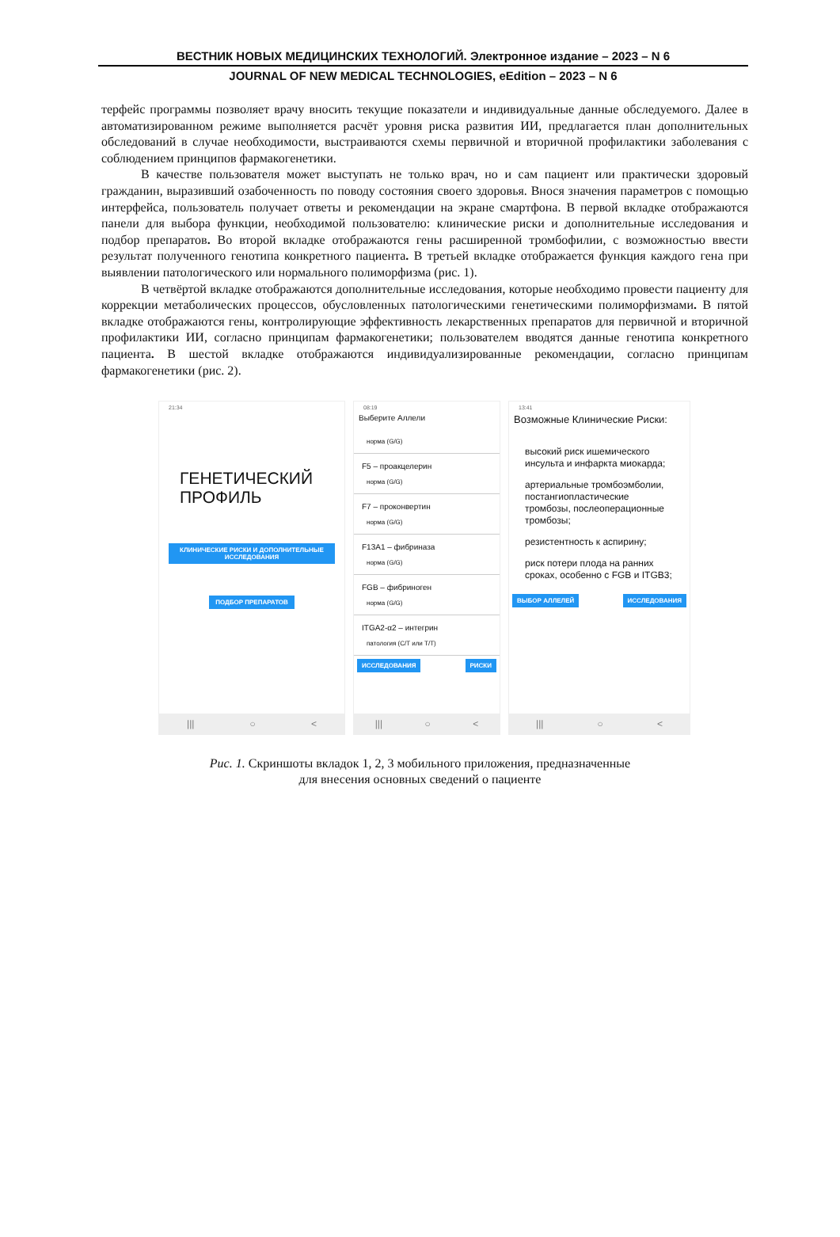ВЕСТНИК НОВЫХ МЕДИЦИНСКИХ ТЕХНОЛОГИЙ. Электронное издание – 2023 – N 6
JOURNAL OF NEW MEDICAL TECHNOLOGIES, eEdition – 2023 – N 6
терфейс программы позволяет врачу вносить текущие показатели и индивидуальные данные обследуемого. Далее в автоматизированном режиме выполняется расчёт уровня риска развития ИИ, предлагается план дополнительных обследований в случае необходимости, выстраиваются схемы первичной и вторичной профилактики заболевания с соблюдением принципов фармакогенетики.
В качестве пользователя может выступать не только врач, но и сам пациент или практически здоровый гражданин, выразивший озабоченность по поводу состояния своего здоровья. Внося значения параметров с помощью интерфейса, пользователь получает ответы и рекомендации на экране смартфона. В первой вкладке отображаются панели для выбора функции, необходимой пользователю: клинические риски и дополнительные исследования и подбор препаратов. Во второй вкладке отображаются гены расширенной тромбофилии, с возможностью ввести результат полученного генотипа конкретного пациента. В третьей вкладке отображается функция каждого гена при выявлении патологического или нормального полиморфизма (рис. 1).
В четвёртой вкладке отображаются дополнительные исследования, которые необходимо провести пациенту для коррекции метаболических процессов, обусловленных патологическими генетическими полиморфизмами. В пятой вкладке отображаются гены, контролирующие эффективность лекарственных препаратов для первичной и вторичной профилактики ИИ, согласно принципам фармакогенетики; пользователем вводятся данные генотипа конкретного пациента. В шестой вкладке отображаются индивидуализированные рекомендации, согласно принципам фармакогенетики (рис. 2).
21:34
ГЕНЕТИЧЕСКИЙ
ПРОФИЛЬ
КЛИНИЧЕСКИЕ РИСКИ И ДОПОЛНИТЕЛЬНЫЕ ИССЛЕДОВАНИЯ
ПОДБОР ПРЕПАРАТОВ
||| ○ <
08:19
Выберите Аллели
норма (G/G)
F5 – проакцелерин
норма (G/G)
F7 – проконвертин
норма (G/G)
F13A1 – фибриназа
норма (G/G)
FGB – фибриноген
норма (G/G)
ITGA2-α2 – интегрин
патология (C/T или T/T)
ИССЛЕДОВАНИЯ РИСКИ
||| ○ <
13:41
Возможные Клинические Риски:
высокий риск ишемического инсульта и инфаркта миокарда;
артериальные тромбоэмболии, постангиопластические тромбозы, послеоперационные тромбозы;
резистентность к аспирину;
риск потери плода на ранних сроках, особенно с FGB и ITGB3;
ВЫБОР АЛЛЕЛЕЙ ИССЛЕДОВАНИЯ
||| ○ <
Рис. 1. Скриншоты вкладок 1, 2, 3 мобильного приложения, предназначенные
для внесения основных сведений о пациенте